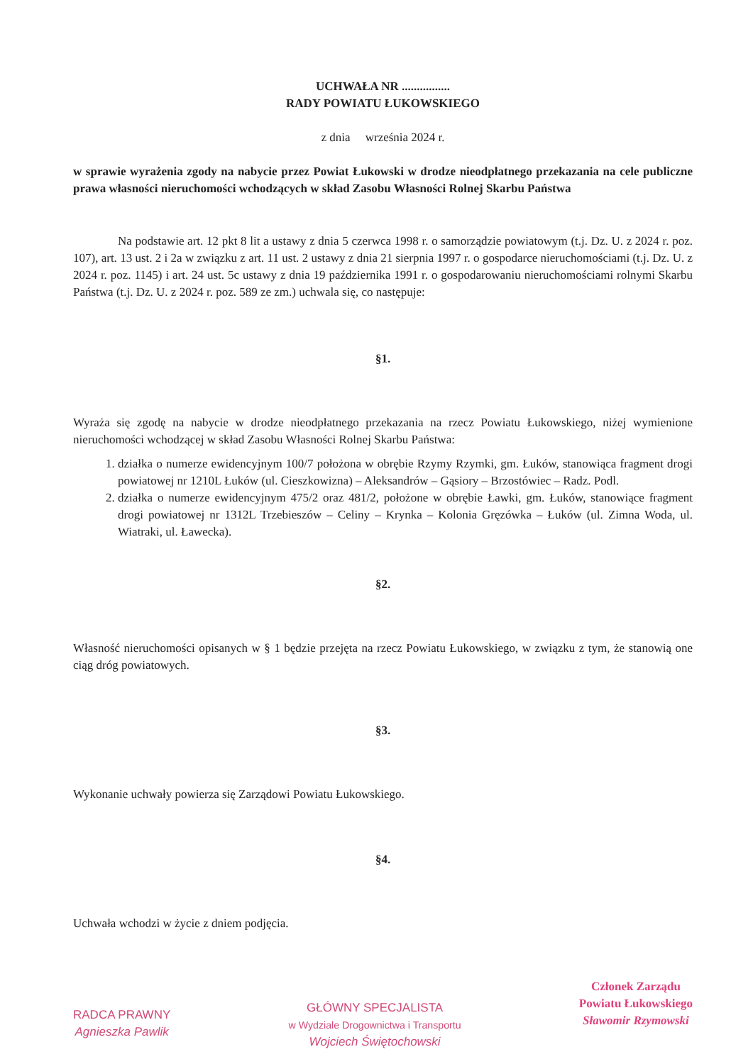UCHWAŁA NR ................
RADY POWIATU ŁUKOWSKIEGO
z dnia września 2024 r.
w sprawie wyrażenia zgody na nabycie przez Powiat Łukowski w drodze nieodpłatnego przekazania na cele publiczne prawa własności nieruchomości wchodzących w skład Zasobu Własności Rolnej Skarbu Państwa
Na podstawie art. 12 pkt 8 lit a ustawy z dnia 5 czerwca 1998 r. o samorządzie powiatowym (t.j. Dz. U. z 2024 r. poz. 107), art. 13 ust. 2 i 2a w związku z art. 11 ust. 2 ustawy z dnia 21 sierpnia 1997 r. o gospodarce nieruchomościami (t.j. Dz. U. z 2024 r. poz. 1145) i art. 24 ust. 5c ustawy z dnia 19 października 1991 r. o gospodarowaniu nieruchomościami rolnymi Skarbu Państwa (t.j. Dz. U. z 2024 r. poz. 589 ze zm.) uchwala się, co następuje:
§1.
Wyraża się zgodę na nabycie w drodze nieodpłatnego przekazania na rzecz Powiatu Łukowskiego, niżej wymienione nieruchomości wchodzącej w skład Zasobu Własności Rolnej Skarbu Państwa:
1. działka o numerze ewidencyjnym 100/7 położona w obrębie Rzymy Rzymki, gm. Łuków, stanowiąca fragment drogi powiatowej nr 1210L Łuków (ul. Cieszkowizna) – Aleksandrów – Gąsiory – Brzostówiec – Radz. Podl.
2. działka o numerze ewidencyjnym 475/2 oraz 481/2, położone w obrębie Ławki, gm. Łuków, stanowiące fragment drogi powiatowej nr 1312L Trzebieszów – Celiny – Krynka – Kolonia Gręzówka – Łuków (ul. Zimna Woda, ul. Wiatraki, ul. Ławecka).
§2.
Własność nieruchomości opisanych w § 1 będzie przejęta na rzecz Powiatu Łukowskiego, w związku z tym, że stanowią one ciąg dróg powiatowych.
§3.
Wykonanie uchwały powierza się Zarządowi Powiatu Łukowskiego.
§4.
Uchwała wchodzi w życie z dniem podjęcia.
RADCA PRAWNY
Agnieszka Pawlik
GŁÓWNY SPECJALISTA
w Wydziale Drogownictwa i Transportu
Wojciech Świętochowski
Członek Zarządu
Powiatu Łukowskiego
Sławomir Rzymowski